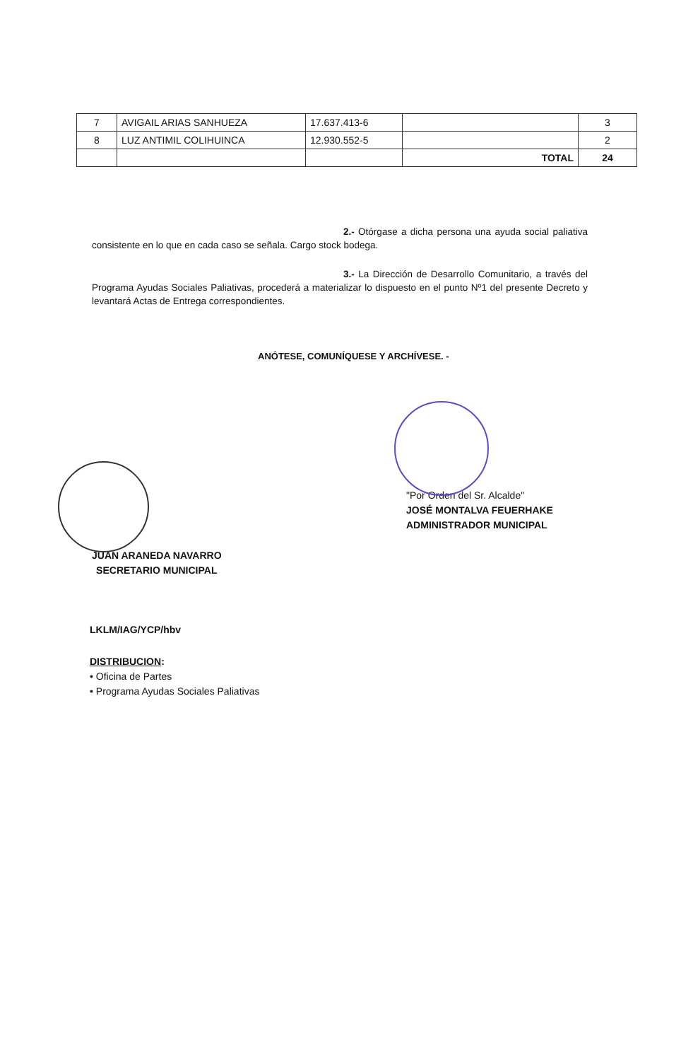| 7 | AVIGAIL ARIAS SANHUEZA | 17.637.413-6 | | 3 |
| 8 | LUZ ANTIMIL COLIHUINCA | 12.930.552-5 | | 2 |
| | | | TOTAL | 24 |
2.- Otórgase a dicha persona una ayuda social paliativa consistente en lo que en cada caso se señala. Cargo stock bodega.
3.- La Dirección de Desarrollo Comunitario, a través del Programa Ayudas Sociales Paliativas, procederá a materializar lo dispuesto en el punto Nº1 del presente Decreto y levantará Actas de Entrega correspondientes.
ANÓTESE, COMUNÍQUESE Y ARCHÍVESE. -
"Por Orden del Sr. Alcalde"
JOSÉ MONTALVA FEUERHAKE
ADMINISTRADOR MUNICIPAL
JUAN ARANEDA NAVARRO
SECRETARIO MUNICIPAL
LKLM/IAG/YCP/hbv
DISTRIBUCION:
• Oficina de Partes
• Programa Ayudas Sociales Paliativas